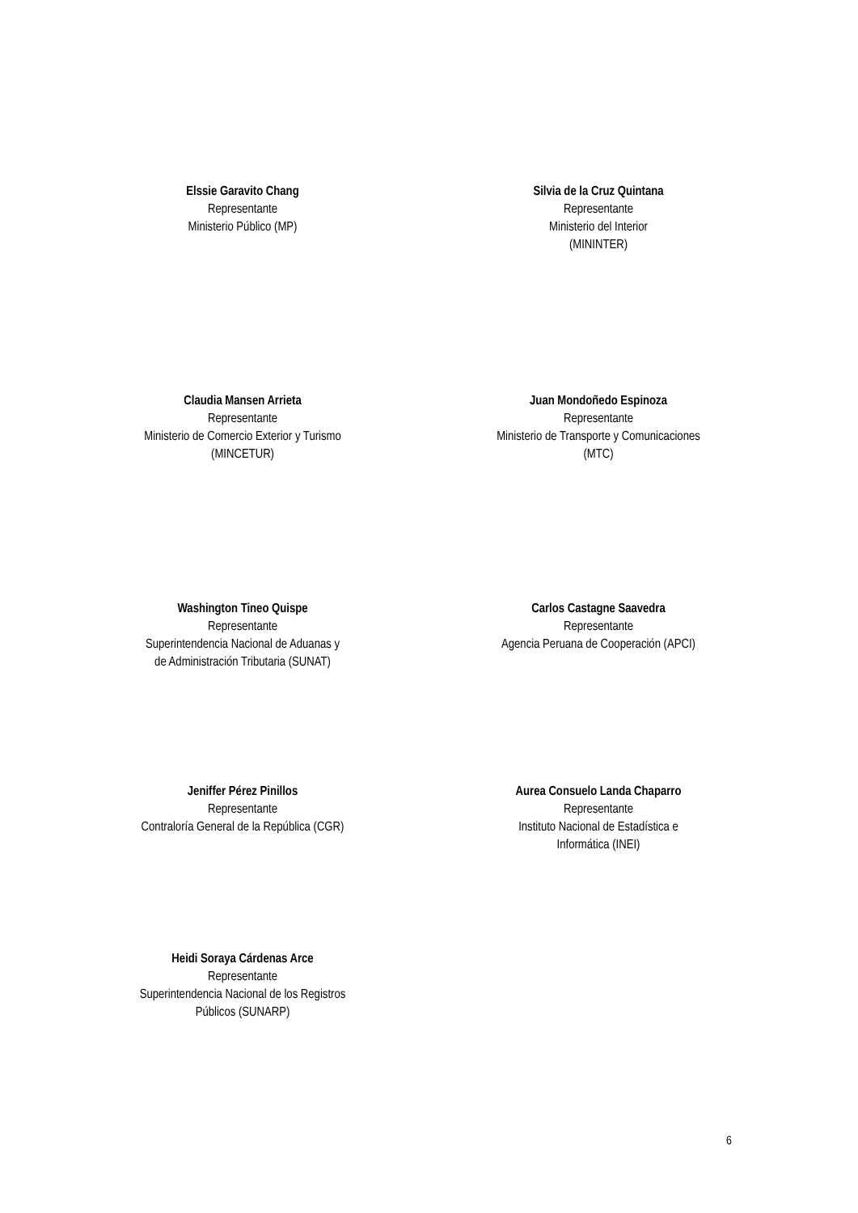Elssie Garavito Chang
Representante
Ministerio Público (MP)
Silvia de la Cruz Quintana
Representante
Ministerio del Interior
(MININTER)
Claudia Mansen Arrieta
Representante
Ministerio de Comercio Exterior y Turismo
(MINCETUR)
Juan Mondoñedo Espinoza
Representante
Ministerio de Transporte y Comunicaciones
(MTC)
Washington Tineo Quispe
Representante
Superintendencia Nacional de Aduanas y
de Administración Tributaria (SUNAT)
Carlos Castagne Saavedra
Representante
Agencia Peruana de Cooperación (APCI)
Jeniffer Pérez Pinillos
Representante
Contraloría General de la República (CGR)
Aurea Consuelo Landa Chaparro
Representante
Instituto Nacional de Estadística e
Informática (INEI)
Heidi Soraya Cárdenas Arce
Representante
Superintendencia Nacional de los Registros
Públicos (SUNARP)
6